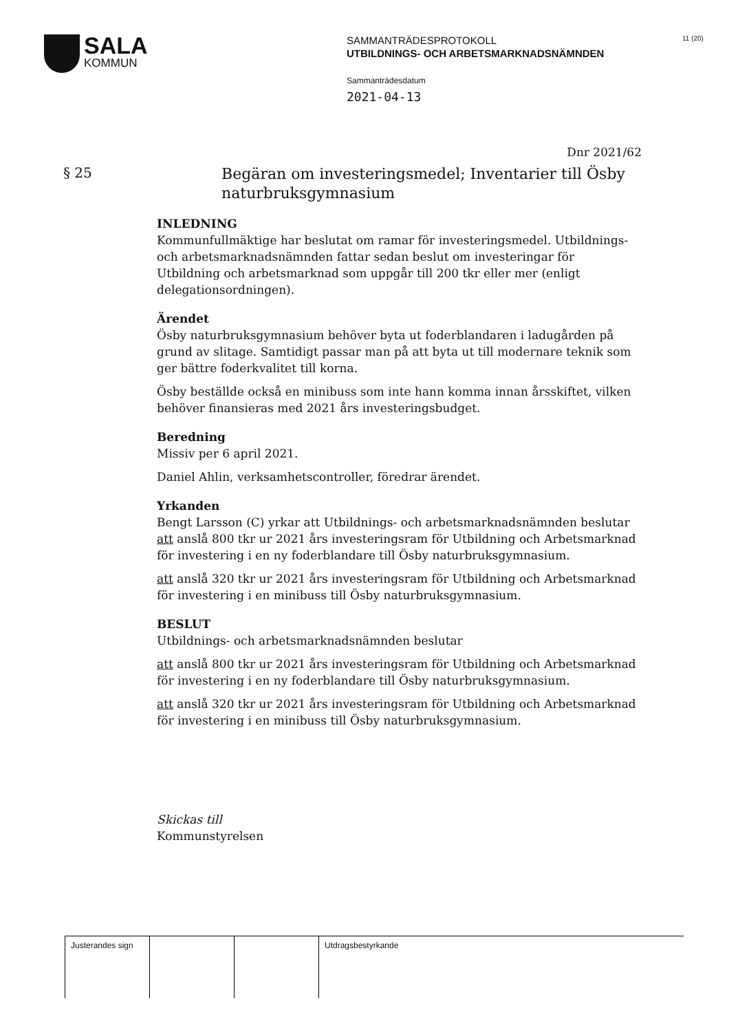SALA
KOMMUN
SAMMANTRÄDESPROTOKOLL
UTBILDNINGS- OCH ARBETSMARKNADSNÄMNDEN
Sammanträdesdatum
2021-04-13
11 (20)
Dnr 2021/62
§ 25
Begäran om investeringsmedel; Inventarier till Ösby naturbruksgymnasium
INLEDNING
Kommunfullmäktige har beslutat om ramar för investeringsmedel. Utbildnings- och arbetsmarknadsnämnden fattar sedan beslut om investeringar för Utbildning och arbetsmarknad som uppgår till 200 tkr eller mer (enligt delegationsordningen).
Ärendet
Ösby naturbruksgymnasium behöver byta ut foderblandaren i ladugården på grund av slitage. Samtidigt passar man på att byta ut till modernare teknik som ger bättre foderkvalitet till korna.
Ösby beställde också en minibuss som inte hann komma innan årsskiftet, vilken behöver finansieras med 2021 års investeringsbudget.
Beredning
Missiv per 6 april 2021.
Daniel Ahlin, verksamhetscontroller, föredrar ärendet.
Yrkanden
Bengt Larsson (C) yrkar att Utbildnings- och arbetsmarknadsnämnden beslutar
att anslå 800 tkr ur 2021 års investeringsram för Utbildning och Arbetsmarknad för investering i en ny foderblandare till Ösby naturbruksgymnasium.
att anslå 320 tkr ur 2021 års investeringsram för Utbildning och Arbetsmarknad för investering i en minibuss till Ösby naturbruksgymnasium.
BESLUT
Utbildnings- och arbetsmarknadsnämnden beslutar
att anslå 800 tkr ur 2021 års investeringsram för Utbildning och Arbetsmarknad för investering i en ny foderblandare till Ösby naturbruksgymnasium.
att anslå 320 tkr ur 2021 års investeringsram för Utbildning och Arbetsmarknad för investering i en minibuss till Ösby naturbruksgymnasium.
Skickas till
Kommunstyrelsen
Justerandes sign
Utdragsbestyrkande